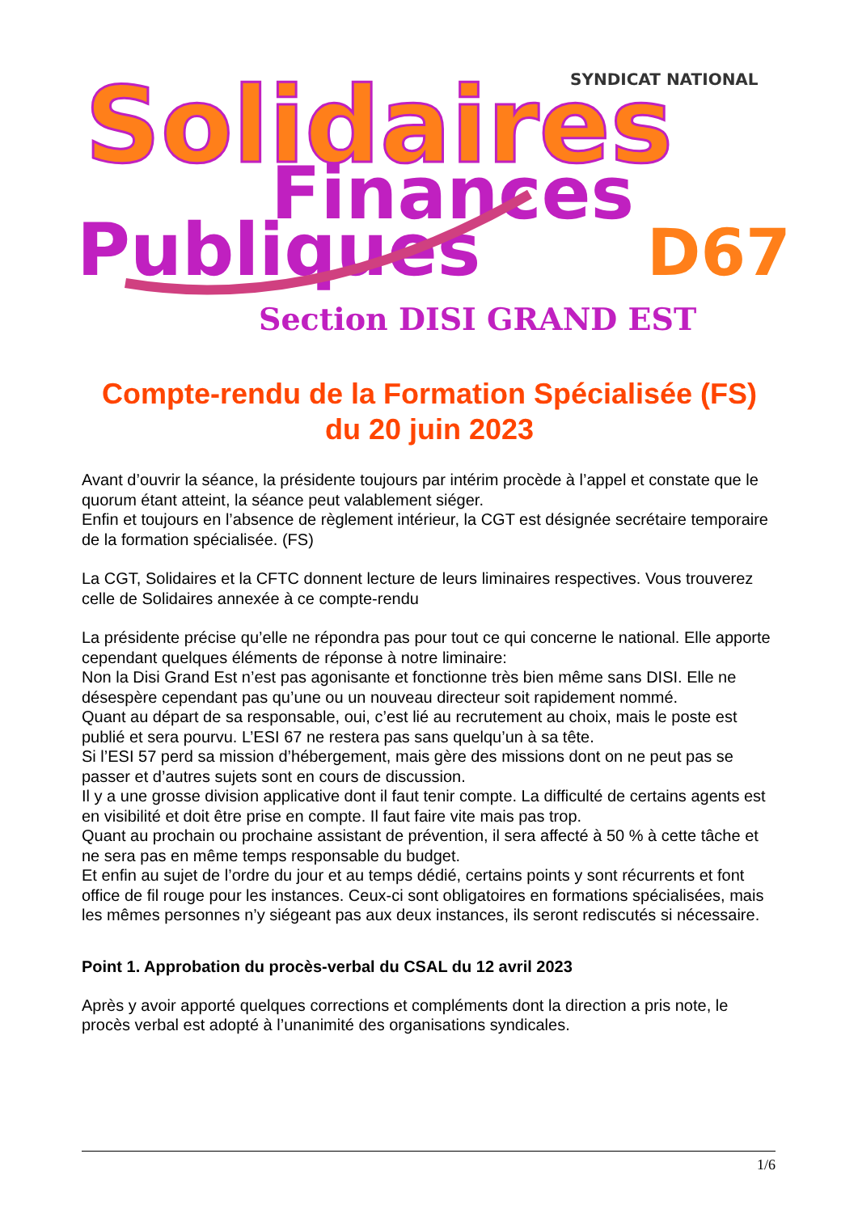Solidaires
SYNDICAT NATIONAL
Finances
Publiques
D67
Section DISI GRAND EST
Compte-rendu de la Formation Spécialisée (FS)
du 20 juin 2023
Avant d’ouvrir la séance, la présidente toujours par intérim procède à l’appel et constate que le quorum étant atteint, la séance peut valablement siéger.
Enfin et toujours en l’absence de règlement intérieur, la CGT est désignée secrétaire temporaire de la formation spécialisée. (FS)
La CGT, Solidaires et la CFTC donnent lecture de leurs liminaires respectives. Vous trouverez celle de Solidaires annexée à ce compte-rendu
La présidente précise qu’elle ne répondra pas pour tout ce qui concerne le national. Elle apporte cependant quelques éléments de réponse à notre liminaire:
Non la Disi Grand Est n’est pas agonisante et fonctionne très bien même sans DISI. Elle ne désespère cependant pas qu’une ou un nouveau directeur soit rapidement nommé.
Quant au départ de sa responsable, oui, c’est lié au recrutement au choix, mais le poste est publié et sera pourvu. L’ESI 67 ne restera pas sans quelqu’un à sa tête.
Si l’ESI 57 perd sa mission d’hébergement, mais gère des missions dont on ne peut pas se passer et d’autres sujets sont en cours de discussion.
Il y a une grosse division applicative dont il faut tenir compte. La difficulté de certains agents est en visibilité et doit être prise en compte. Il faut faire vite mais pas trop.
Quant au prochain ou prochaine assistant de prévention, il sera affecté à 50 % à cette tâche et ne sera pas en même temps responsable du budget.
Et enfin au sujet de l’ordre du jour et au temps dédié, certains points y sont récurrents et font office de fil rouge pour les instances. Ceux-ci sont obligatoires en formations spécialisées, mais les mêmes personnes n’y siégeant pas aux deux instances, ils seront rediscutés si nécessaire.
Point 1. Approbation du procès-verbal du CSAL du 12 avril 2023
Après y avoir apporté quelques corrections et compléments dont la direction a pris note, le procès verbal est adopté à l’unanimité des organisations syndicales.
1/6